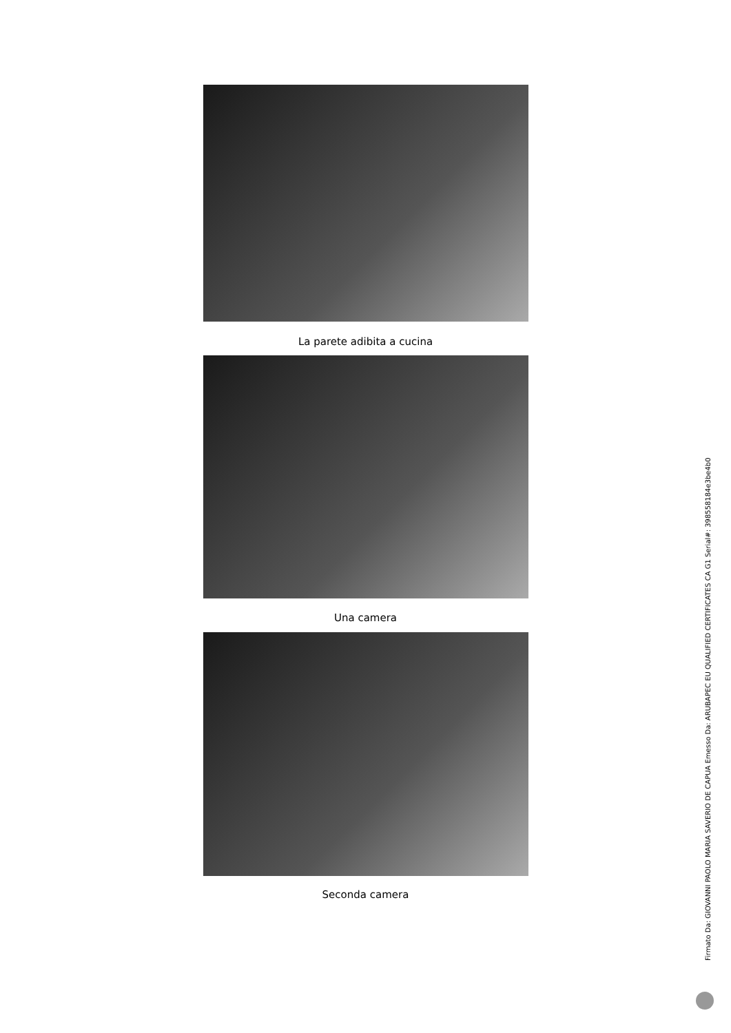La parete adibita a cucina
Una camera
Seconda camera
Firmato Da: GIOVANNI PAOLO MARIA SAVERIO DE CAPUA Emesso Da: ARUBAPEC EU QUALIFIED CERTIFICATES CA G1 Serial#: 398558184e3be4b0